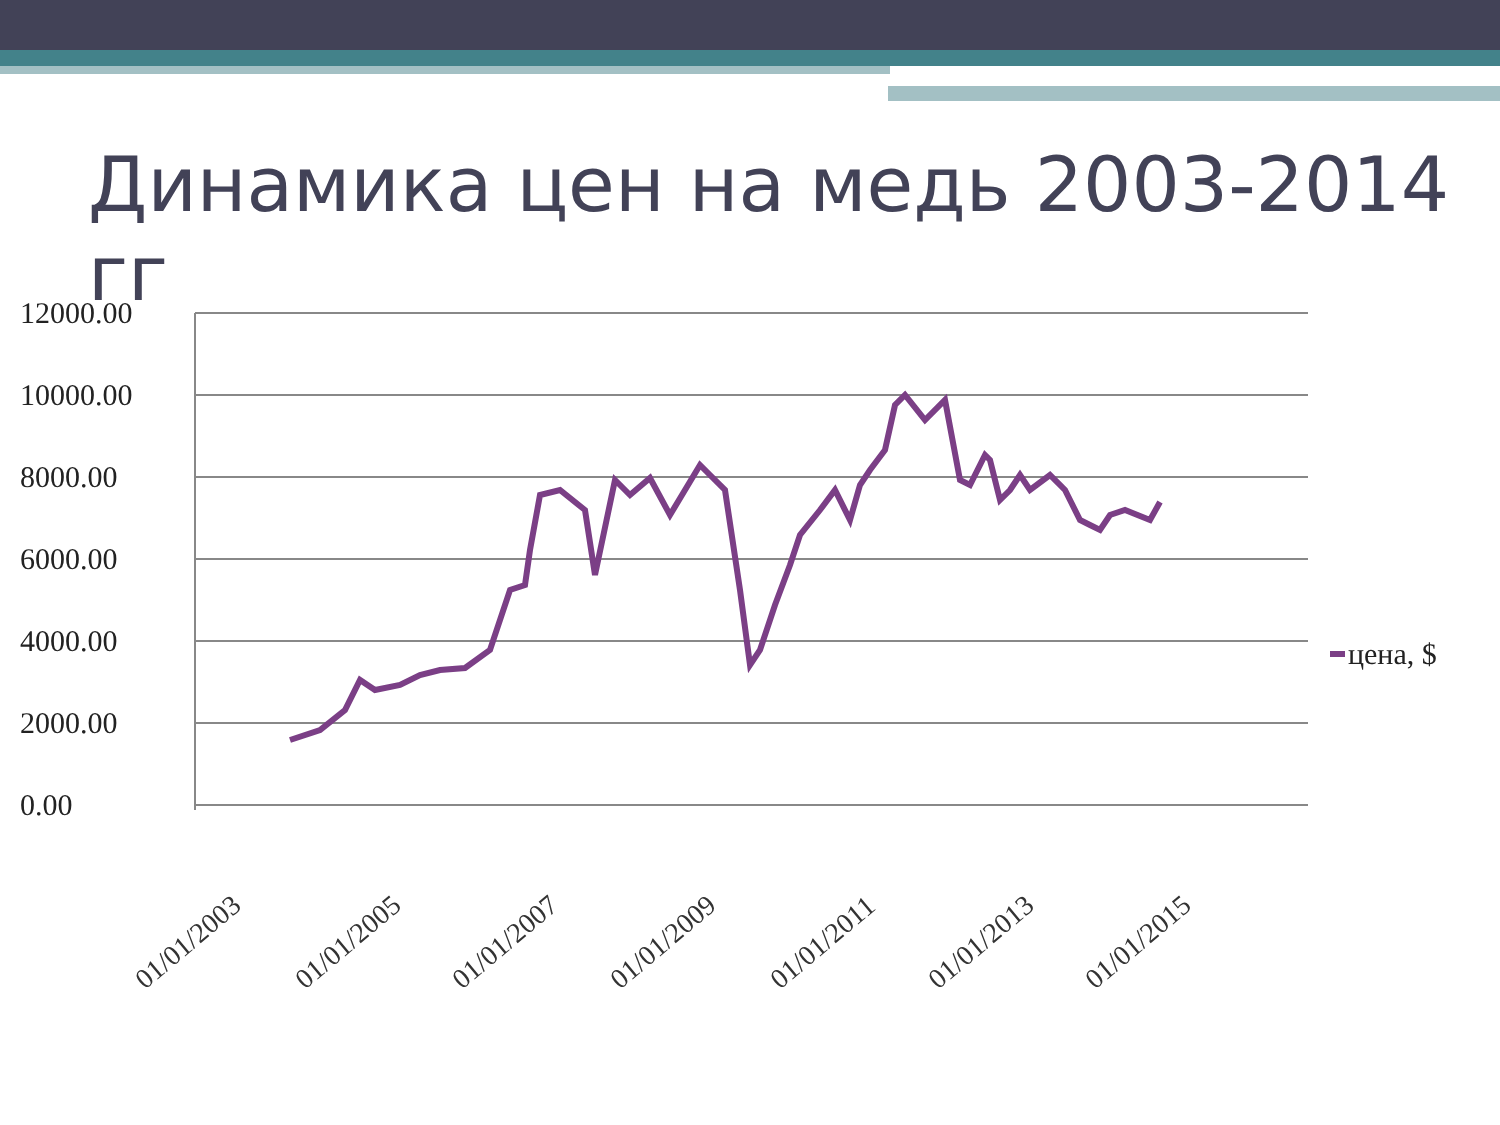Динамика цен на медь 2003-2014 гг
12000.00
10000.00
8000.00
6000.00
4000.00
2000.00
0.00
01/01/2003
01/01/2005
01/01/2007
01/01/2009
01/01/2011
01/01/2013
01/01/2015
цена, $